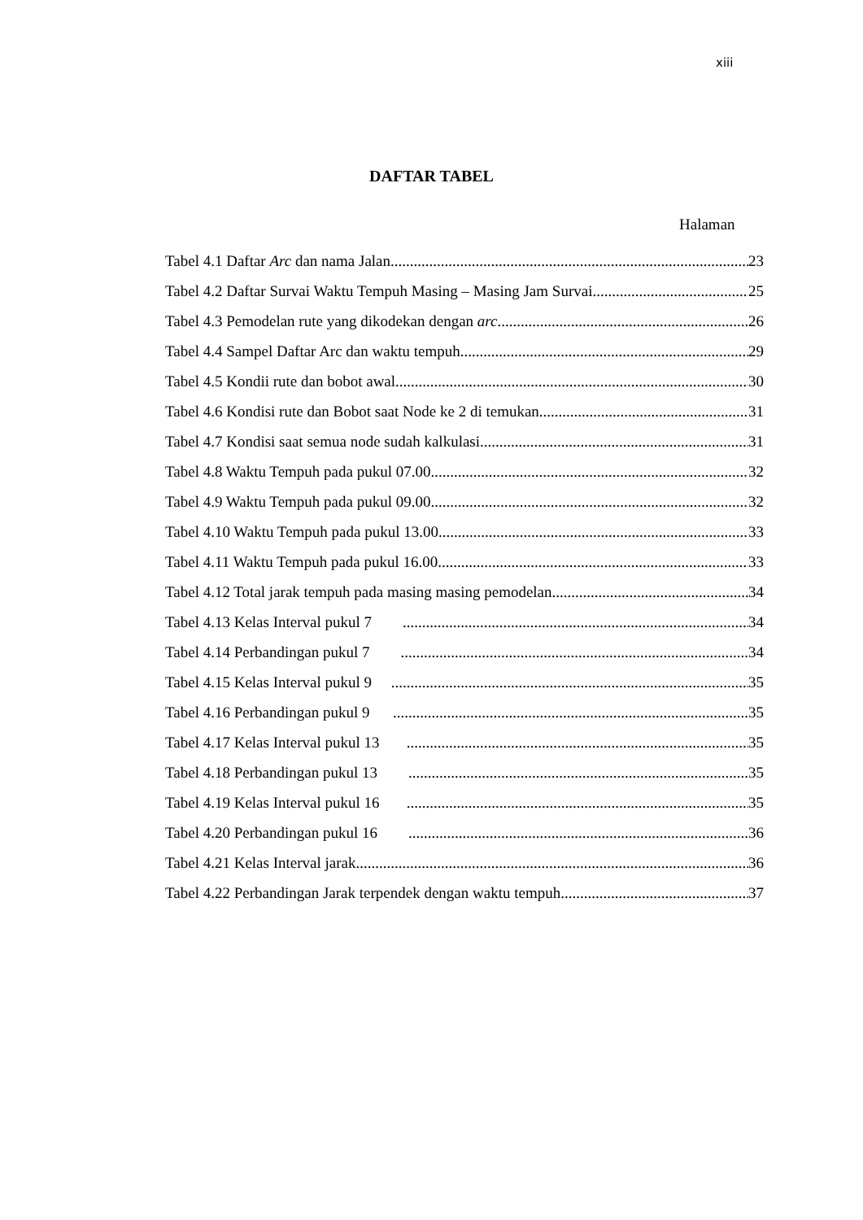xiii
DAFTAR TABEL
Halaman
Tabel 4.1 Daftar Arc dan nama Jalan 23
Tabel 4.2 Daftar Survai Waktu Tempuh Masing – Masing Jam Survai 25
Tabel 4.3 Pemodelan rute yang dikodekan dengan arc 26
Tabel 4.4 Sampel Daftar Arc dan waktu tempuh 29
Tabel 4.5 Kondii rute dan bobot awal 30
Tabel 4.6 Kondisi rute dan Bobot saat Node ke 2 di temukan 31
Tabel 4.7 Kondisi saat semua node sudah kalkulasi 31
Tabel 4.8 Waktu Tempuh pada pukul 07.00 32
Tabel 4.9 Waktu Tempuh pada pukul 09.00 32
Tabel 4.10 Waktu Tempuh pada pukul 13.00 33
Tabel 4.11 Waktu Tempuh pada pukul 16.00 33
Tabel 4.12 Total jarak tempuh pada masing masing pemodelan 34
Tabel 4.13 Kelas Interval pukul 7 34
Tabel 4.14 Perbandingan pukul 7 34
Tabel 4.15 Kelas Interval pukul 9 35
Tabel 4.16 Perbandingan pukul 9 35
Tabel 4.17 Kelas Interval pukul 13 35
Tabel 4.18 Perbandingan pukul 13 35
Tabel 4.19 Kelas Interval pukul 16 35
Tabel 4.20 Perbandingan pukul 16 36
Tabel 4.21 Kelas Interval jarak 36
Tabel 4.22 Perbandingan Jarak terpendek dengan waktu tempuh 37